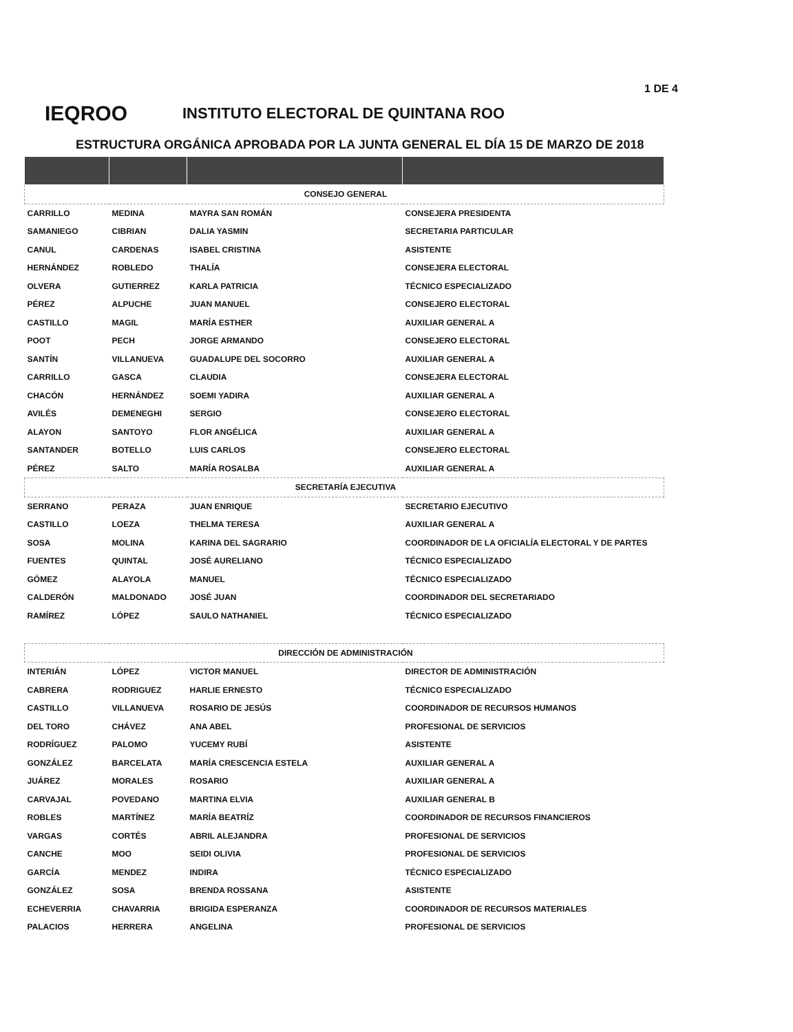1 DE 4
IEQROO
INSTITUTO ELECTORAL DE QUINTANA ROO
ESTRUCTURA ORGÁNICA APROBADA POR LA JUNTA GENERAL EL DÍA 15 DE MARZO DE 2018
| CONSEJO GENERAL | | | |
| CARRILLO | MEDINA | MAYRA SAN ROMÁN | CONSEJERA PRESIDENTA |
| SAMANIEGO | CIBRIAN | DALIA YASMIN | SECRETARIA PARTICULAR |
| CANUL | CARDENAS | ISABEL CRISTINA | ASISTENTE |
| HERNÁNDEZ | ROBLEDO | THALÍA | CONSEJERA ELECTORAL |
| OLVERA | GUTIERREZ | KARLA PATRICIA | TÉCNICO ESPECIALIZADO |
| PÉREZ | ALPUCHE | JUAN MANUEL | CONSEJERO ELECTORAL |
| CASTILLO | MAGIL | MARÍA ESTHER | AUXILIAR GENERAL A |
| POOT | PECH | JORGE ARMANDO | CONSEJERO ELECTORAL |
| SANTÍN | VILLANUEVA | GUADALUPE DEL SOCORRO | AUXILIAR GENERAL A |
| CARRILLO | GASCA | CLAUDIA | CONSEJERA ELECTORAL |
| CHACÓN | HERNÁNDEZ | SOEMI YADIRA | AUXILIAR GENERAL A |
| AVILÉS | DEMENEGHI | SERGIO | CONSEJERO ELECTORAL |
| ALAYON | SANTOYO | FLOR ANGÉLICA | AUXILIAR GENERAL A |
| SANTANDER | BOTELLO | LUIS CARLOS | CONSEJERO ELECTORAL |
| PÉREZ | SALTO | MARÍA ROSALBA | AUXILIAR GENERAL A |
| SECRETARÍA EJECUTIVA | | | |
| SERRANO | PERAZA | JUAN ENRIQUE | SECRETARIO EJECUTIVO |
| CASTILLO | LOEZA | THELMA TERESA | AUXILIAR GENERAL A |
| SOSA | MOLINA | KARINA DEL SAGRARIO | COORDINADOR DE LA OFICIALÍA ELECTORAL Y DE PARTES |
| FUENTES | QUINTAL | JOSÉ AURELIANO | TÉCNICO ESPECIALIZADO |
| GÓMEZ | ALAYOLA | MANUEL | TÉCNICO ESPECIALIZADO |
| CALDERÓN | MALDONADO | JOSÉ JUAN | COORDINADOR DEL SECRETARIADO |
| RAMÍREZ | LÓPEZ | SAULO NATHANIEL | TÉCNICO ESPECIALIZADO |
| DIRECCIÓN DE ADMINISTRACIÓN | | | |
| INTERIÁN | LÓPEZ | VICTOR MANUEL | DIRECTOR DE ADMINISTRACIÓN |
| CABRERA | RODRIGUEZ | HARLIE ERNESTO | TÉCNICO ESPECIALIZADO |
| CASTILLO | VILLANUEVA | ROSARIO DE JESÚS | COORDINADOR DE RECURSOS HUMANOS |
| DEL TORO | CHÁVEZ | ANA ABEL | PROFESIONAL DE SERVICIOS |
| RODRÍGUEZ | PALOMO | YUCEMY RUBÍ | ASISTENTE |
| GONZÁLEZ | BARCELATA | MARÍA CRESCENCIA ESTELA | AUXILIAR GENERAL A |
| JUÁREZ | MORALES | ROSARIO | AUXILIAR GENERAL A |
| CARVAJAL | POVEDANO | MARTINA ELVIA | AUXILIAR GENERAL B |
| ROBLES | MARTÍNEZ | MARÍA BEATRÍZ | COORDINADOR DE RECURSOS FINANCIEROS |
| VARGAS | CORTÉS | ABRIL ALEJANDRA | PROFESIONAL DE SERVICIOS |
| CANCHE | MOO | SEIDI OLIVIA | PROFESIONAL DE SERVICIOS |
| GARCÍA | MENDEZ | INDIRA | TÉCNICO ESPECIALIZADO |
| GONZÁLEZ | SOSA | BRENDA ROSSANA | ASISTENTE |
| ECHEVERRIA | CHAVARRIA | BRIGIDA ESPERANZA | COORDINADOR DE RECURSOS MATERIALES |
| PALACIOS | HERRERA | ANGELINA | PROFESIONAL DE SERVICIOS |